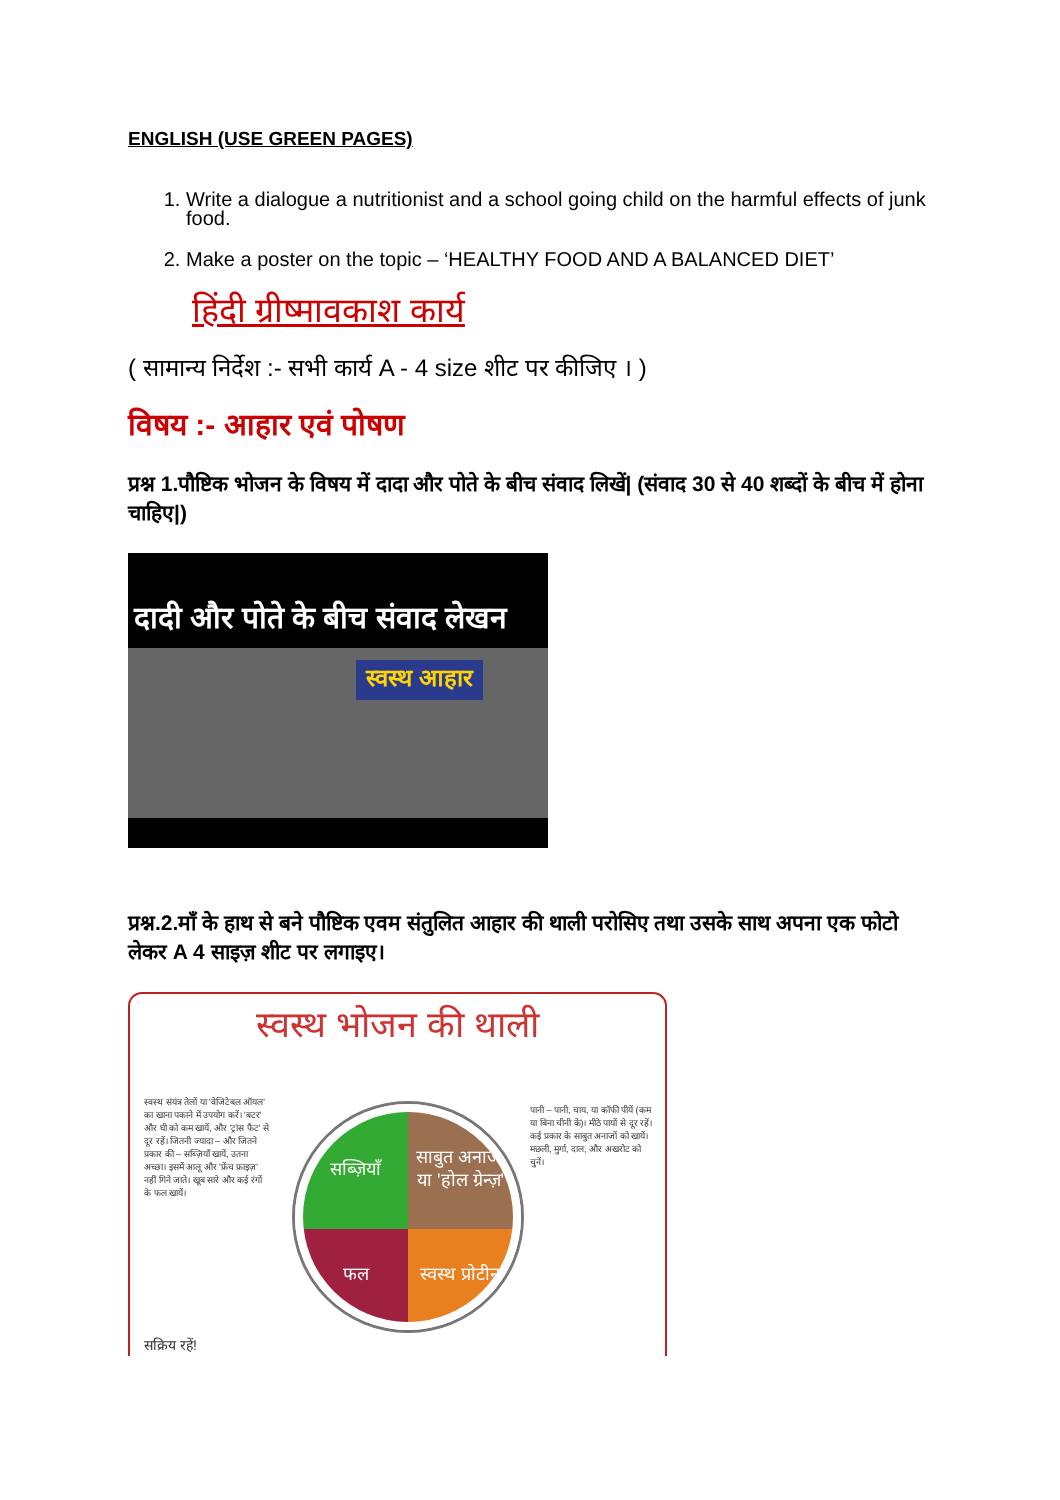ENGLISH (USE GREEN PAGES)
1. Write a dialogue a nutritionist and a school going child on the harmful effects of junk food.
2. Make a poster on the topic – ‘HEALTHY FOOD AND A BALANCED DIET’
हिंदी ग्रीष्मावकाश कार्य
( सामान्य निर्देश :- सभी कार्य A - 4 size शीट पर कीजिए । )
विषय :- आहार एवं पोषण
प्रश्न 1.पौष्टिक भोजन के विषय में दादा और पोते के बीच संवाद लिखें| (संवाद 30 से 40 शब्दों के बीच में होना चाहिए|)
दादी और पोते के बीच संवाद लेखन
स्वस्थ आहार
प्रश्न.2.माँ के हाथ से बने पौष्टिक एवम संतुलित आहार की थाली परोसिए तथा उसके साथ अपना एक फोटो लेकर A 4 साइज़ शीट पर लगाइए।
स्वस्थ भोजन की थाली
स्वस्थ संयंत्र तेलों या 'वेजिटेबल ऑयल' का खाना पकाने में उपयोग करें। 'बटर' और घी को कम खायें, और 'ट्रांस फैट' से दूर रहें। जितनी ज्यादा – और जितने प्रकार की – सब्ज़ियाँ खायें, उतना अच्छा। इसमें आलू और 'फ्रेंच फ्राइज़' नहीं गिने जाते। खूब सारे और कई रंगों के फल खायें।
सब्ज़ियाँ
साबुत अनाज, या 'होल ग्रेन्ज़'
फल
स्वस्थ प्रोटीन
पानी – पानी, चाय, या कॉफी पीयें (कम या बिना चीनी के)। मीठे पायों से दूर रहें। कई प्रकार के साबुत अनाजों को खायें। मछली, मुर्गा, दाल, और अखरोट को चुनें।
सक्रिय रहें!